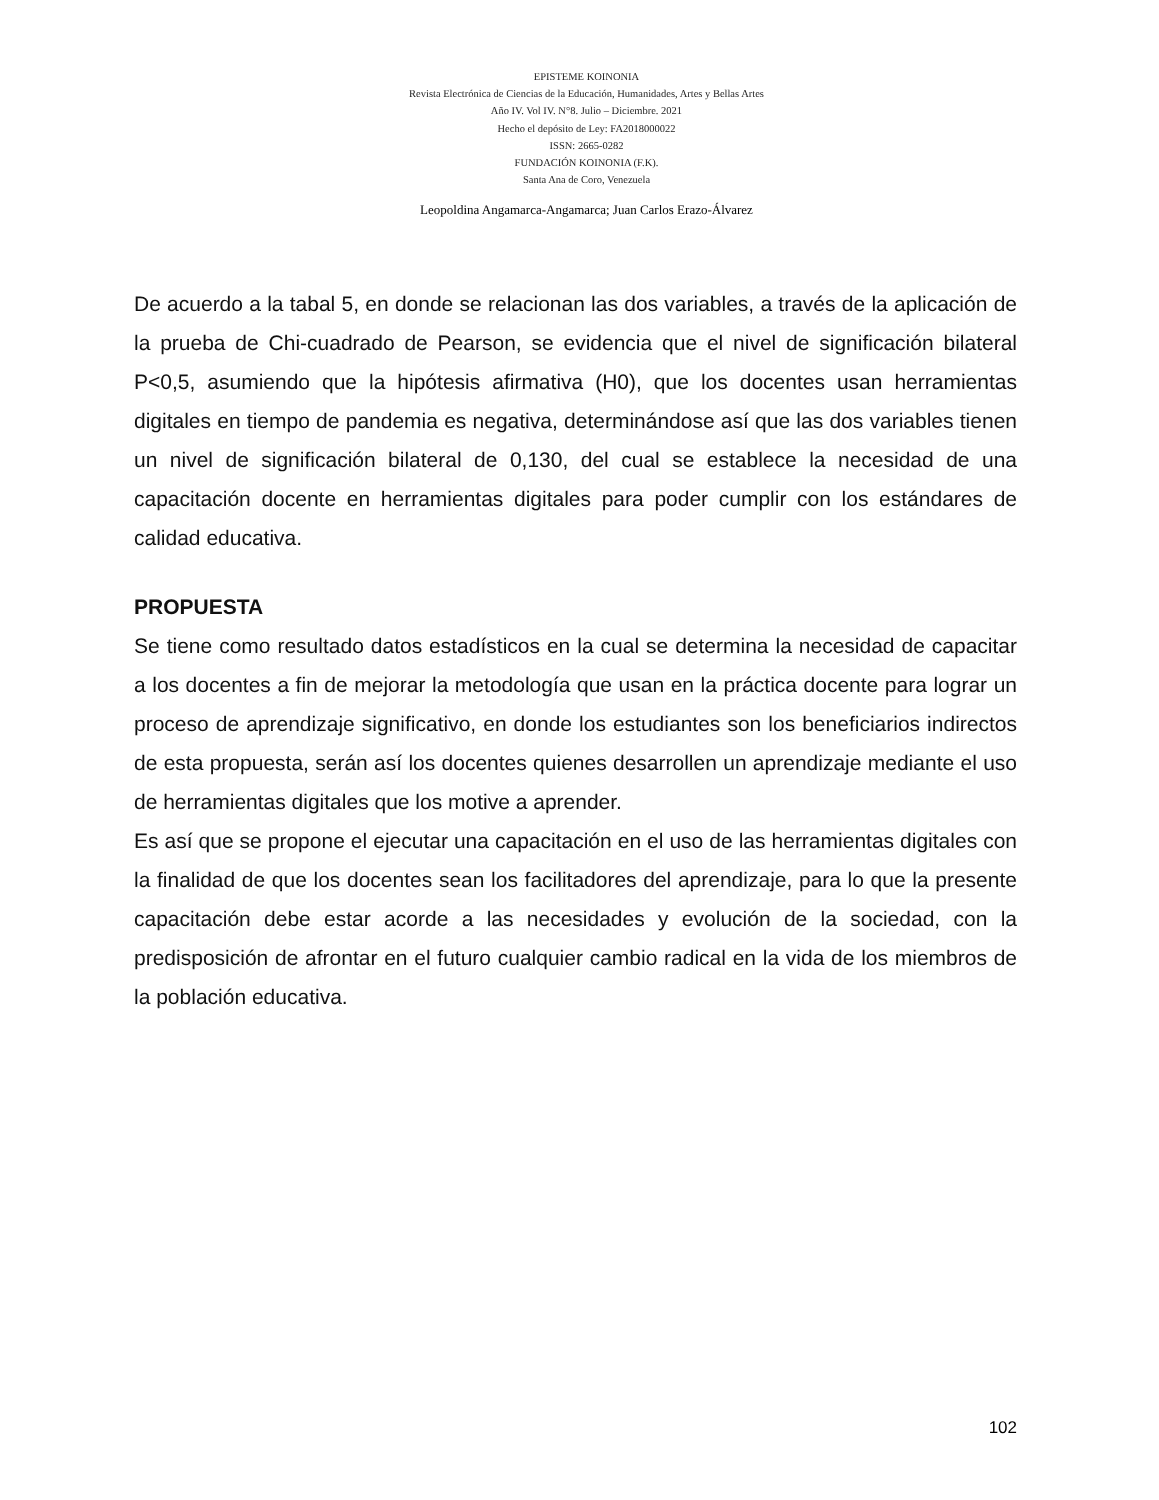EPISTEME KOINONIA
Revista Electrónica de Ciencias de la Educación, Humanidades, Artes y Bellas Artes
Año IV. Vol IV. N°8. Julio – Diciembre. 2021
Hecho el depósito de Ley: FA2018000022
ISSN: 2665-0282
FUNDACIÓN KOINONIA (F.K).
Santa Ana de Coro, Venezuela
Leopoldina Angamarca-Angamarca; Juan Carlos Erazo-Álvarez
De acuerdo a la tabal 5, en donde se relacionan las dos variables, a través de la aplicación de la prueba de Chi-cuadrado de Pearson, se evidencia que el nivel de significación bilateral P<0,5, asumiendo que la hipótesis afirmativa (H0), que los docentes usan herramientas digitales en tiempo de pandemia es negativa, determinándose así que las dos variables tienen un nivel de significación bilateral de 0,130, del cual se establece la necesidad de una capacitación docente en herramientas digitales para poder cumplir con los estándares de calidad educativa.
PROPUESTA
Se tiene como resultado datos estadísticos en la cual se determina la necesidad de capacitar a los docentes a fin de mejorar la metodología que usan en la práctica docente para lograr un proceso de aprendizaje significativo, en donde los estudiantes son los beneficiarios indirectos de esta propuesta, serán así los docentes quienes desarrollen un aprendizaje mediante el uso de herramientas digitales que los motive a aprender.
Es así que se propone el ejecutar una capacitación en el uso de las herramientas digitales con la finalidad de que los docentes sean los facilitadores del aprendizaje, para lo que la presente capacitación debe estar acorde a las necesidades y evolución de la sociedad, con la predisposición de afrontar en el futuro cualquier cambio radical en la vida de los miembros de la población educativa.
102